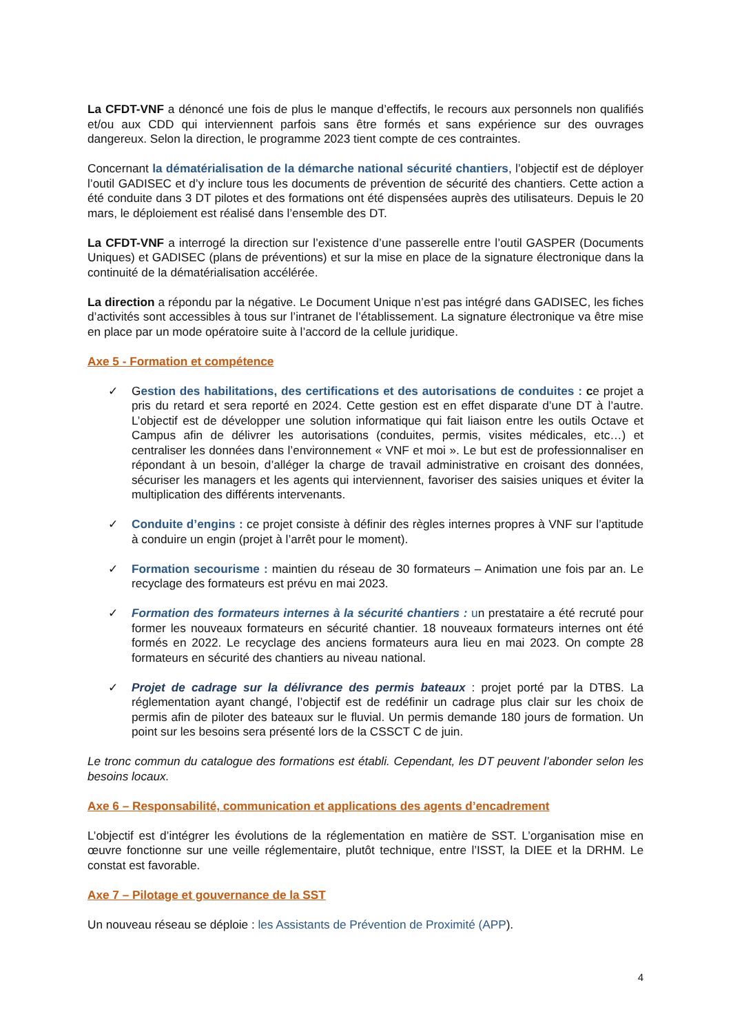La CFDT-VNF a dénoncé une fois de plus le manque d’effectifs, le recours aux personnels non qualifiés et/ou aux CDD qui interviennent parfois sans être formés et sans expérience sur des ouvrages dangereux. Selon la direction, le programme 2023 tient compte de ces contraintes.
Concernant la dématérialisation de la démarche national sécurité chantiers, l’objectif est de déployer l’outil GADISEC et d’y inclure tous les documents de prévention de sécurité des chantiers. Cette action a été conduite dans 3 DT pilotes et des formations ont été dispensées auprès des utilisateurs. Depuis le 20 mars, le déploiement est réalisé dans l’ensemble des DT.
La CFDT-VNF a interrogé la direction sur l’existence d’une passerelle entre l’outil GASPER (Documents Uniques) et GADISEC (plans de préventions) et sur la mise en place de la signature électronique dans la continuité de la dématérialisation accélérée.
La direction a répondu par la négative. Le Document Unique n’est pas intégré dans GADISEC, les fiches d’activités sont accessibles à tous sur l’intranet de l’établissement. La signature électronique va être mise en place par un mode opératoire suite à l’accord de la cellule juridique.
Axe 5 - Formation et compétence
✓ Gestion des habilitations, des certifications et des autorisations de conduites : ce projet a pris du retard et sera reporté en 2024. Cette gestion est en effet disparate d’une DT à l’autre. L’objectif est de développer une solution informatique qui fait liaison entre les outils Octave et Campus afin de délivrer les autorisations (conduites, permis, visites médicales, etc…) et centraliser les données dans l’environnement « VNF et moi ». Le but est de professionnaliser en répondant à un besoin, d’alléger la charge de travail administrative en croisant des données, sécuriser les managers et les agents qui interviennent, favoriser des saisies uniques et éviter la multiplication des différents intervenants.
✓ Conduite d’engins : ce projet consiste à définir des règles internes propres à VNF sur l’aptitude à conduire un engin (projet à l’arrêt pour le moment).
✓ Formation secourisme : maintien du réseau de 30 formateurs – Animation une fois par an. Le recyclage des formateurs est prévu en mai 2023.
✓ Formation des formateurs internes à la sécurité chantiers : un prestataire a été recruté pour former les nouveaux formateurs en sécurité chantier. 18 nouveaux formateurs internes ont été formés en 2022. Le recyclage des anciens formateurs aura lieu en mai 2023. On compte 28 formateurs en sécurité des chantiers au niveau national.
✓ Projet de cadrage sur la délivrance des permis bateaux : projet porté par la DTBS. La réglementation ayant changé, l’objectif est de redéfinir un cadrage plus clair sur les choix de permis afin de piloter des bateaux sur le fluvial. Un permis demande 180 jours de formation. Un point sur les besoins sera présenté lors de la CSSCT C de juin.
Le tronc commun du catalogue des formations est établi. Cependant, les DT peuvent l’abonder selon les besoins locaux.
Axe 6 – Responsabilité, communication et applications des agents d’encadrement
L’objectif est d’intégrer les évolutions de la réglementation en matière de SST. L’organisation mise en œuvre fonctionne sur une veille réglementaire, plutôt technique, entre l’ISST, la DIEE et la DRHM. Le constat est favorable.
Axe 7 – Pilotage et gouvernance de la SST
Un nouveau réseau se déploie : les Assistants de Prévention de Proximité (APP).
4